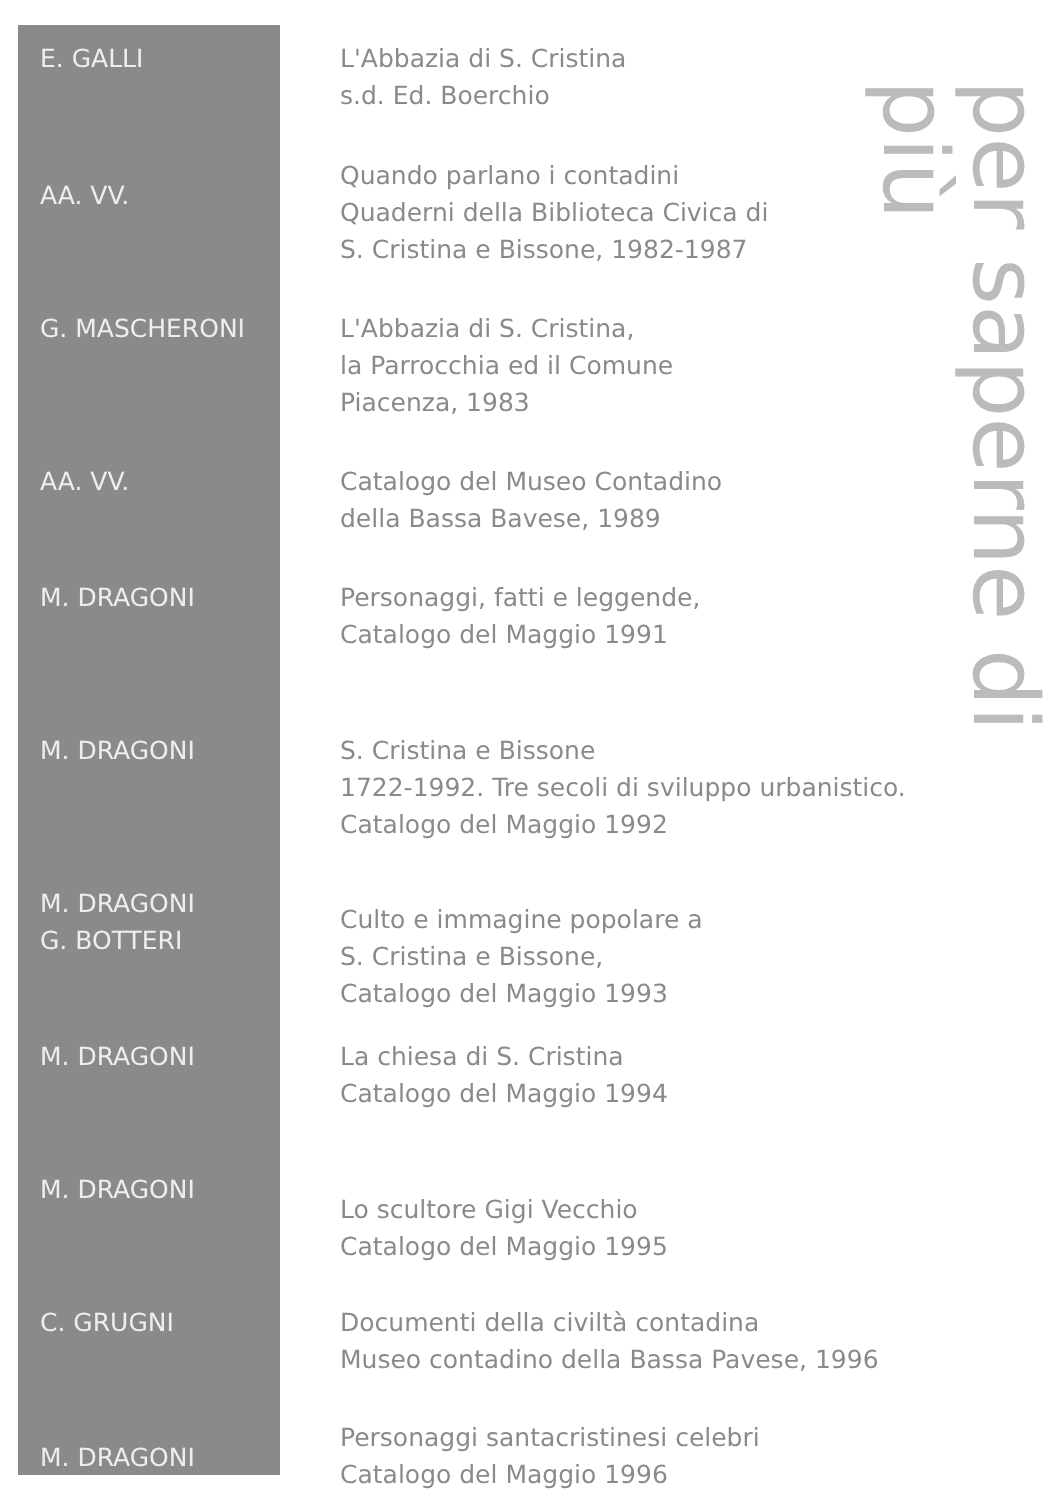| E. GALLI | L'Abbazia di S. Cristina s.d. Ed. Boerchio |
| AA. VV. | Quando parlano i contadini Quaderni della Biblioteca Civica di S. Cristina e Bissone, 1982-1987 |
| G. MASCHERONI | L'Abbazia di S. Cristina, la Parrocchia ed il Comune Piacenza, 1983 |
| AA. VV. | Catalogo del Museo Contadino della Bassa Bavese, 1989 |
| M. DRAGONI | Personaggi, fatti e leggende, Catalogo del Maggio 1991 |
| M. DRAGONI | S. Cristina e Bissone 1722-1992. Tre secoli di sviluppo urbanistico. Catalogo del Maggio 1992 |
| M. DRAGONI G. BOTTERI | Culto e immagine popolare a S. Cristina e Bissone, Catalogo del Maggio 1993 |
| M. DRAGONI | La chiesa di S. Cristina Catalogo del Maggio 1994 |
| M. DRAGONI | Lo scultore Gigi Vecchio Catalogo del Maggio 1995 |
| C. GRUGNI | Documenti della civiltà contadina Museo contadino della Bassa Pavese, 1996 |
| M. DRAGONI | Personaggi santacristinesi celebri Catalogo del Maggio 1996 |
per saperne di più